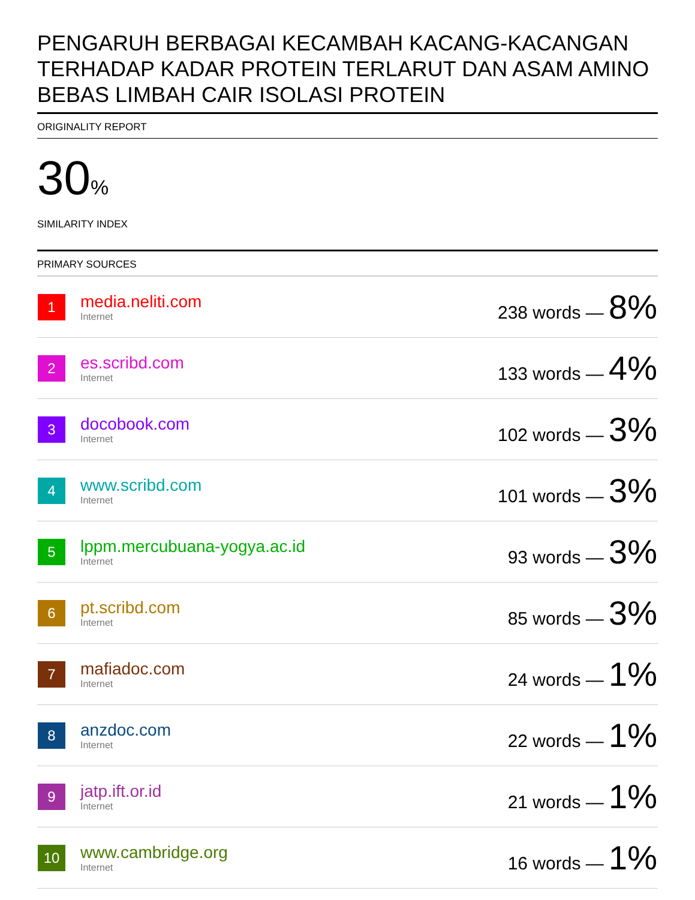PENGARUH BERBAGAI KECAMBAH KACANG-KACANGAN TERHADAP KADAR PROTEIN TERLARUT DAN ASAM AMINO BEBAS LIMBAH CAIR ISOLASI PROTEIN
ORIGINALITY REPORT
30%
SIMILARITY INDEX
PRIMARY SOURCES
| 1 | media.neliti.com Internet | 238 words — 8% |
| 2 | es.scribd.com Internet | 133 words — 4% |
| 3 | docobook.com Internet | 102 words — 3% |
| 4 | www.scribd.com Internet | 101 words — 3% |
| 5 | lppm.mercubuana-yogya.ac.id Internet | 93 words — 3% |
| 6 | pt.scribd.com Internet | 85 words — 3% |
| 7 | mafiadoc.com Internet | 24 words — 1% |
| 8 | anzdoc.com Internet | 22 words — 1% |
| 9 | jatp.ift.or.id Internet | 21 words — 1% |
| 10 | www.cambridge.org Internet | 16 words — 1% |